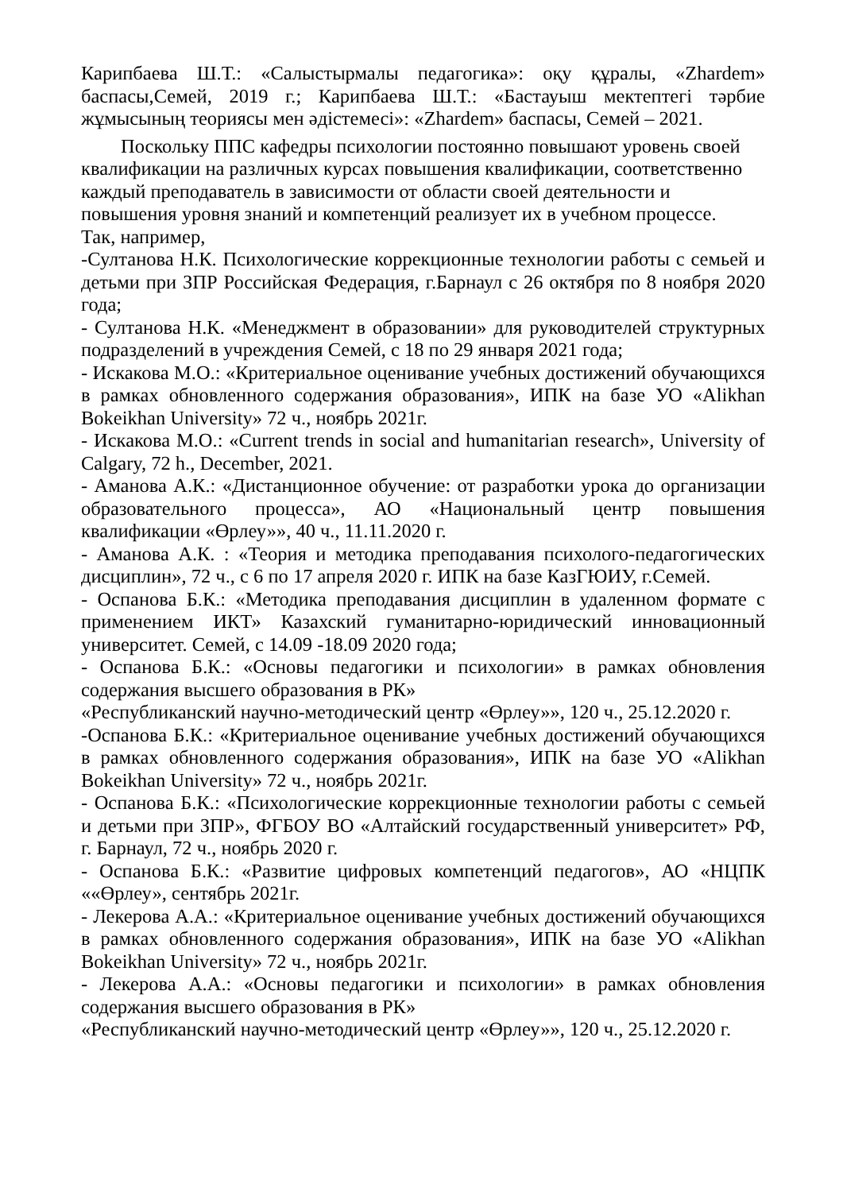Карипбаева Ш.Т.: «Салыстырмалы педагогика»: оқу құралы, «Zhardem» баспасы,Семей, 2019 г.; Карипбаева Ш.Т.: «Бастауыш мектептегі тәрбие жұмысының теориясы мен әдістемесі»: «Zhardem» баспасы, Семей – 2021.
Поскольку ППС кафедры психологии постоянно повышают уровень своей квалификации на различных курсах повышения квалификации, соответственно каждый преподаватель в зависимости от области своей деятельности и повышения уровня знаний и компетенций реализует их в учебном процессе.
Так, например,
-Султанова Н.К. Психологические коррекционные технологии работы с семьей и детьми при ЗПР Российская Федерация, г.Барнаул с 26 октября по 8 ноября 2020 года;
- Султанова Н.К. «Менеджмент в образовании» для руководителей структурных подразделений в учреждения Семей, с 18 по 29 января 2021 года;
- Искакова М.О.: «Критериальное оценивание учебных достижений обучающихся в рамках обновленного содержания образования», ИПК на базе УО «Alikhan Bokeikhan University» 72 ч., ноябрь 2021г.
- Искакова М.О.: «Current trends in social and humanitarian research», University of Calgary, 72 h., December, 2021.
- Аманова А.К.: «Дистанционное обучение: от разработки урока до организации образовательного процесса», АО «Национальный центр повышения квалификации «Өрлеу»», 40 ч., 11.11.2020 г.
- Аманова А.К. : «Теория и методика преподавания психолого-педагогических дисциплин», 72 ч., с 6 по 17 апреля 2020 г. ИПК на базе КазГЮИУ, г.Семей.
- Оспанова Б.К.: «Методика преподавания дисциплин в удаленном формате с применением ИКТ» Казахский гуманитарно-юридический инновационный университет. Семей, с 14.09 -18.09 2020 года;
- Оспанова Б.К.: «Основы педагогики и психологии» в рамках обновления содержания высшего образования в РК»
«Республиканский научно-методический центр «Өрлеу»», 120 ч., 25.12.2020 г.
-Оспанова Б.К.: «Критериальное оценивание учебных достижений обучающихся в рамках обновленного содержания образования», ИПК на базе УО «Alikhan Bokeikhan University» 72 ч., ноябрь 2021г.
- Оспанова Б.К.: «Психологические коррекционные технологии работы с семьей и детьми при ЗПР», ФГБОУ ВО «Алтайский государственный университет» РФ, г. Барнаул, 72 ч., ноябрь 2020 г.
- Оспанова Б.К.: «Развитие цифровых компетенций педагогов», АО «НЦПК ««Өрлеу», сентябрь 2021г.
- Лекерова А.А.: «Критериальное оценивание учебных достижений обучающихся в рамках обновленного содержания образования», ИПК на базе УО «Alikhan Bokeikhan University» 72 ч., ноябрь 2021г.
- Лекерова А.А.: «Основы педагогики и психологии» в рамках обновления содержания высшего образования в РК»
«Республиканский научно-методический центр «Өрлеу»», 120 ч., 25.12.2020 г.